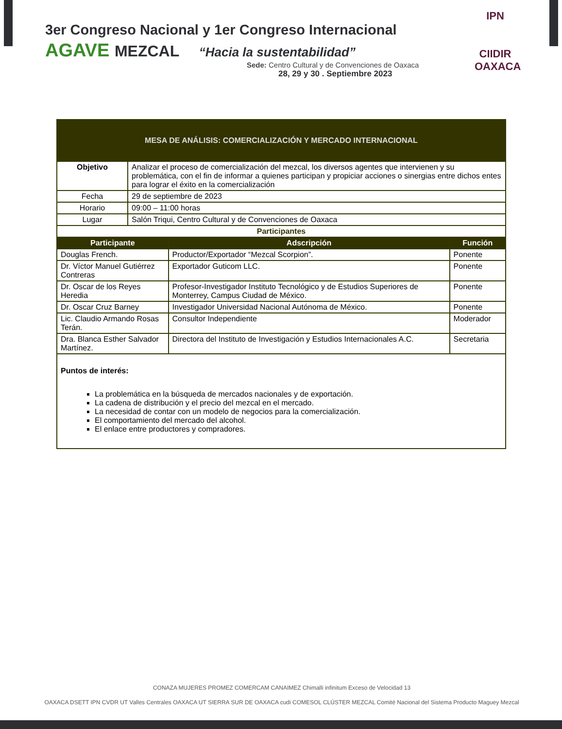3er Congreso Nacional y 1er Congreso Internacional
AGAVE MEZCAL “Hacia la sustentabilidad”
Sede: Centro Cultural y de Convenciones de Oaxaca
28, 29 y 30 . Septiembre 2023
IPN
CIIDIR OAXACA
| MESA DE ANÁLISIS: COMERCIALIZACIÓN Y MERCADO INTERNACIONAL | | | |
| Objetivo | Analizar el proceso de comercialización del mezcal, los diversos agentes que intervienen y su problemática, con el fin de informar a quienes participan y propiciar acciones o sinergias entre dichos entes para lograr el éxito en la comercialización | | |
| Fecha | 29 de septiembre de 2023 | | |
| Horario | 09:00 – 11:00 horas | | |
| Lugar | Salón Triqui, Centro Cultural y de Convenciones de Oaxaca | | |
| Participantes | | | |
| Participante | | Adscripción | Función |
| Douglas French. | | Productor/Exportador “Mezcal Scorpion”. | Ponente |
| Dr. Víctor Manuel Gutiérrez Contreras | | Exportador Guticom LLC. | Ponente |
| Dr. Oscar de los Reyes Heredia | | Profesor-Investigador Instituto Tecnológico y de Estudios Superiores de Monterrey, Campus Ciudad de México. | Ponente |
| Dr. Oscar Cruz Barney | | Investigador Universidad Nacional Autónoma de México. | Ponente |
| Lic. Claudio Armando Rosas Terán. | | Consultor Independiente | Moderador |
| Dra. Blanca Esther Salvador Martínez. | | Directora del Instituto de Investigación y Estudios Internacionales A.C. | Secretaria |
| Puntos de interés: La problemática en la búsqueda de mercados nacionales y de exportación. La cadena de distribución y el precio del mezcal en el mercado. La necesidad de contar con un modelo de negocios para la comercialización. El comportamiento del mercado del alcohol. El enlace entre productores y compradores. | | | |
CONAZA MUJERES PROMEZ COMERCAM CANAIMEZ Chimalli infinitum Exceso de Velocidad 13
OAXACA DSETT IPN CVDR UT Valles Centrales OAXACA UT SIERRA SUR DE OAXACA cudi COMESOL CLÚSTER MEZCAL Comité Nacional del Sistema Producto Maguey Mezcal